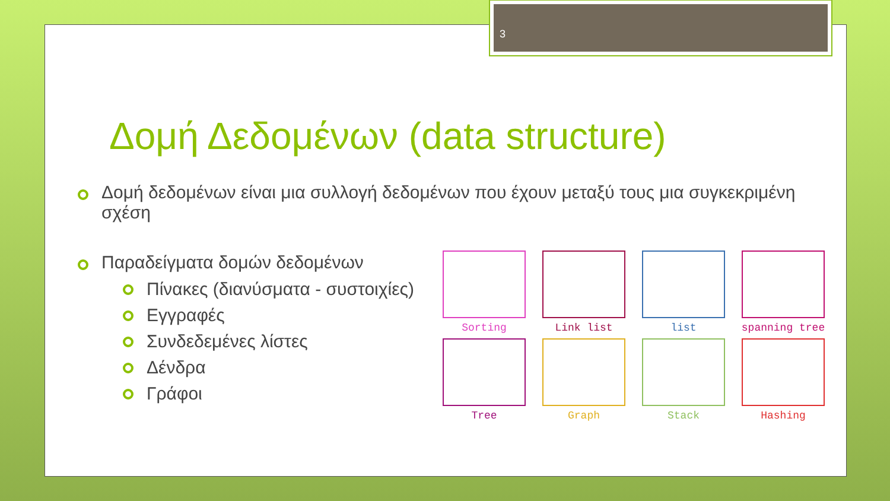3
Δομή Δεδομένων (data structure)
Δομή δεδομένων είναι μια συλλογή δεδομένων που έχουν μεταξύ τους μια συγκεκριμένη σχέση
Παραδείγματα δομών δεδομένων
Πίνακες (διανύσματα - συστοιχίες)
Εγγραφές
Συνδεδεμένες λίστες
Δένδρα
Γράφοι
Sorting
Link list
list
spanning tree
Tree
Graph
Stack
Hashing